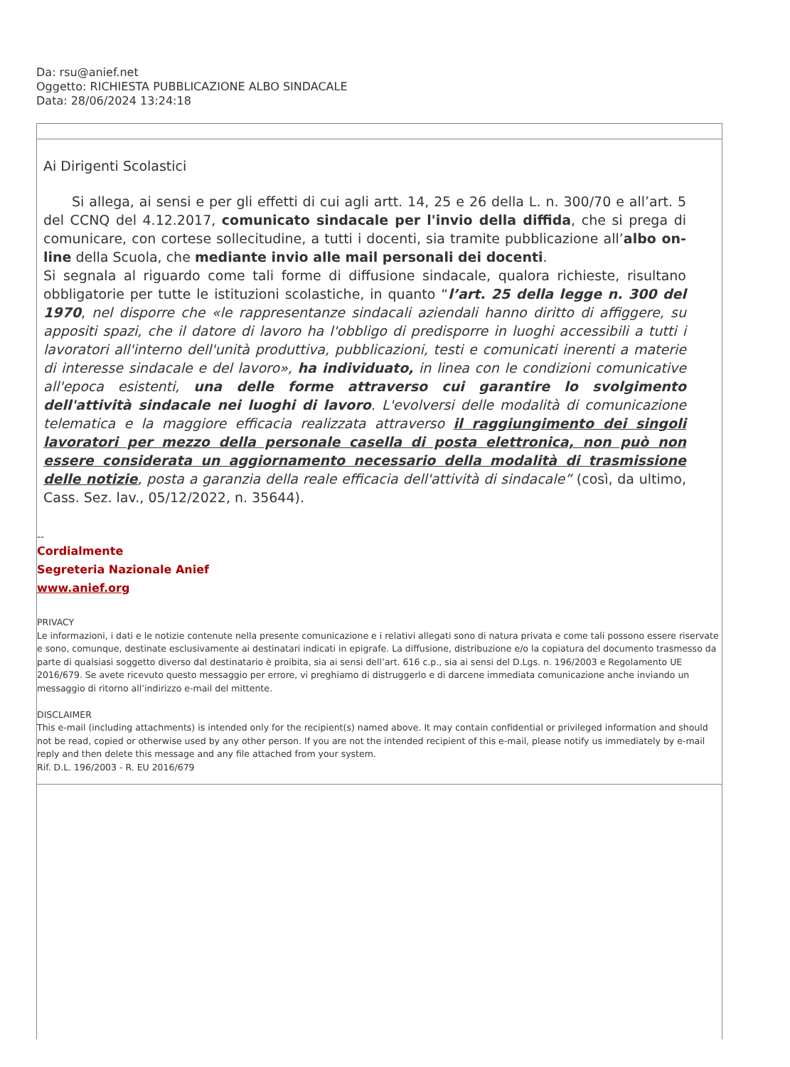Da: rsu@anief.net
Oggetto: RICHIESTA PUBBLICAZIONE ALBO SINDACALE
Data: 28/06/2024 13:24:18
Ai Dirigenti Scolastici
Si allega, ai sensi e per gli effetti di cui agli artt. 14, 25 e 26 della L. n. 300/70 e all’art. 5 del CCNQ del 4.12.2017, comunicato sindacale per l'invio della diffida, che si prega di comunicare, con cortese sollecitudine, a tutti i docenti, sia tramite pubblicazione all’albo on-line della Scuola, che mediante invio alle mail personali dei docenti.
Si segnala al riguardo come tali forme di diffusione sindacale, qualora richieste, risultano obbligatorie per tutte le istituzioni scolastiche, in quanto “l’art. 25 della legge n. 300 del 1970, nel disporre che «le rappresentanze sindacali aziendali hanno diritto di affiggere, su appositi spazi, che il datore di lavoro ha l'obbligo di predisporre in luoghi accessibili a tutti i lavoratori all'interno dell'unità produttiva, pubblicazioni, testi e comunicati inerenti a materie di interesse sindacale e del lavoro», ha individuato, in linea con le condizioni comunicative all'epoca esistenti, una delle forme attraverso cui garantire lo svolgimento dell'attività sindacale nei luoghi di lavoro. L'evolversi delle modalità di comunicazione telematica e la maggiore efficacia realizzata attraverso il raggiungimento dei singoli lavoratori per mezzo della personale casella di posta elettronica, non può non essere considerata un aggiornamento necessario della modalità di trasmissione delle notizie, posta a garanzia della reale efficacia dell'attività di sindacale” (così, da ultimo, Cass. Sez. lav., 05/12/2022, n. 35644).
--
Cordialmente
Segreteria Nazionale Anief
www.anief.org
PRIVACY
Le informazioni, i dati e le notizie contenute nella presente comunicazione e i relativi allegati sono di natura privata e come tali possono essere riservate e sono, comunque, destinate esclusivamente ai destinatari indicati in epigrafe. La diffusione, distribuzione e/o la copiatura del documento trasmesso da parte di qualsiasi soggetto diverso dal destinatario è proibita, sia ai sensi dell’art. 616 c.p., sia ai sensi del D.Lgs. n. 196/2003 e Regolamento UE 2016/679. Se avete ricevuto questo messaggio per errore, vi preghiamo di distruggerlo e di darcene immediata comunicazione anche inviando un messaggio di ritorno all’indirizzo e-mail del mittente.
DISCLAIMER
This e-mail (including attachments) is intended only for the recipient(s) named above. It may contain confidential or privileged information and should not be read, copied or otherwise used by any other person. If you are not the intended recipient of this e-mail, please notify us immediately by e-mail reply and then delete this message and any file attached from your system.
Rif. D.L. 196/2003 - R. EU 2016/679